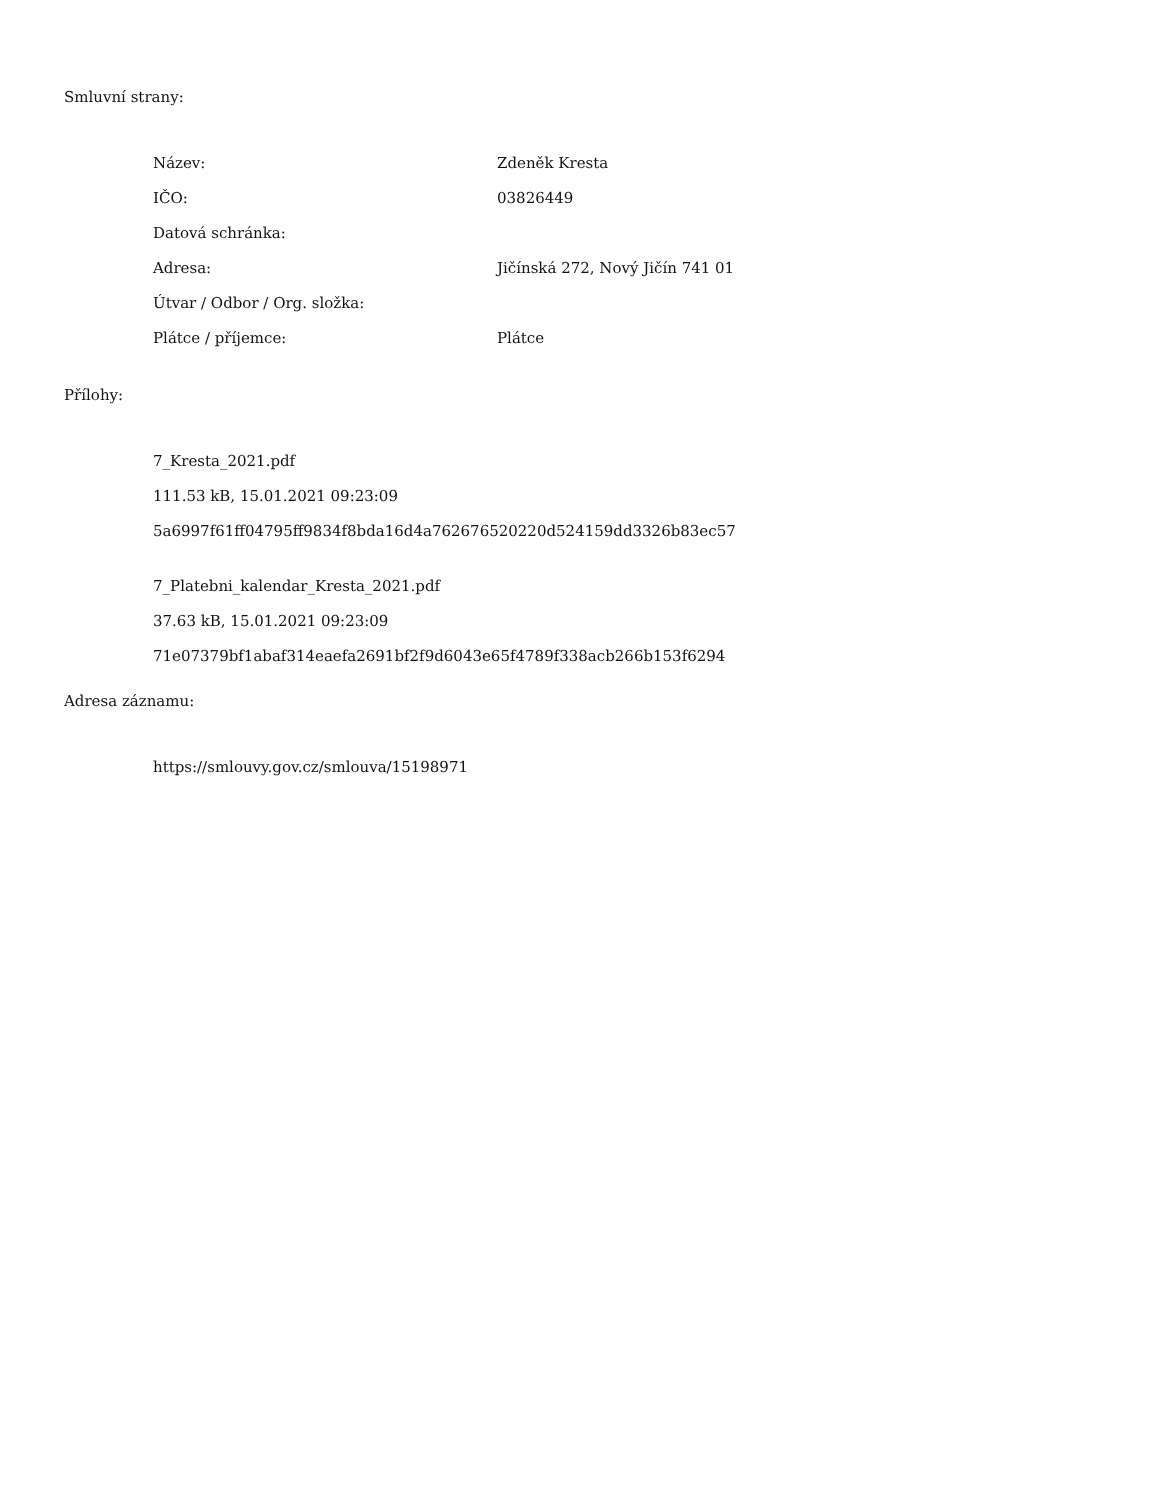Smluvní strany:
| Název: | Zdeněk Kresta |
| IČO: | 03826449 |
| Datová schránka: | |
| Adresa: | Jičínská 272, Nový Jičín 741 01 |
| Útvar / Odbor / Org. složka: | |
| Plátce / příjemce: | Plátce |
Přílohy:
7_Kresta_2021.pdf
111.53 kB, 15.01.2021 09:23:09
5a6997f61ff04795ff9834f8bda16d4a762676520220d524159dd3326b83ec57
7_Platebni_kalendar_Kresta_2021.pdf
37.63 kB, 15.01.2021 09:23:09
71e07379bf1abaf314eaefa2691bf2f9d6043e65f4789f338acb266b153f6294
Adresa záznamu:
https://smlouvy.gov.cz/smlouva/15198971